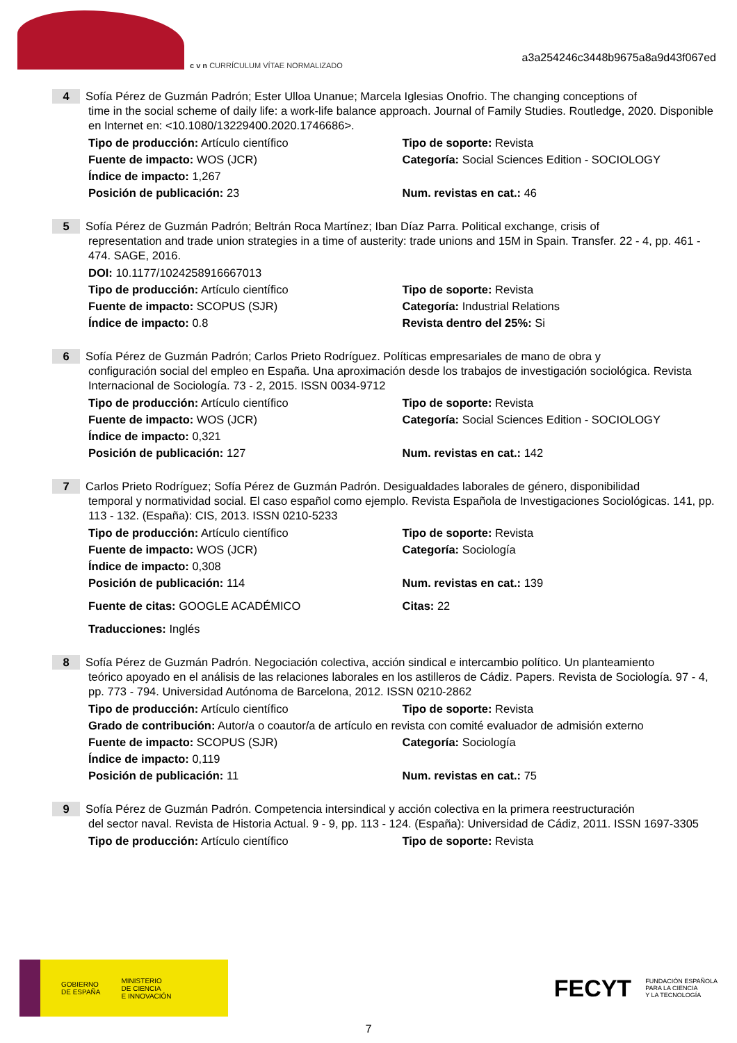c v n CURRÍCULUM VÍTAE NORMALIZADO
a3a254246c3448b9675a8a9d43f067ed
4 Sofía Pérez de Guzmán Padrón; Ester Ulloa Unanue; Marcela Iglesias Onofrio. The changing conceptions of
time in the social scheme of daily life: a work-life balance approach. Journal of Family Studies. Routledge, 2020. Disponible en Internet en: <10.1080/13229400.2020.1746686>.
Tipo de producción: Artículo científico Tipo de soporte: Revista
Fuente de impacto: WOS (JCR) Categoría: Social Sciences Edition - SOCIOLOGY
Índice de impacto: 1,267
Posición de publicación: 23 Num. revistas en cat.: 46
5 Sofía Pérez de Guzmán Padrón; Beltrán Roca Martínez; Iban Díaz Parra. Political exchange, crisis of
representation and trade union strategies in a time of austerity: trade unions and 15M in Spain. Transfer. 22 - 4, pp. 461 - 474. SAGE, 2016.
DOI: 10.1177/1024258916667013
Tipo de producción: Artículo científico Tipo de soporte: Revista
Fuente de impacto: SCOPUS (SJR) Categoría: Industrial Relations
Índice de impacto: 0.8 Revista dentro del 25%: Si
6 Sofía Pérez de Guzmán Padrón; Carlos Prieto Rodríguez. Políticas empresariales de mano de obra y
configuración social del empleo en España. Una aproximación desde los trabajos de investigación sociológica. Revista Internacional de Sociología. 73 - 2, 2015. ISSN 0034-9712
Tipo de producción: Artículo científico Tipo de soporte: Revista
Fuente de impacto: WOS (JCR) Categoría: Social Sciences Edition - SOCIOLOGY
Índice de impacto: 0,321
Posición de publicación: 127 Num. revistas en cat.: 142
7 Carlos Prieto Rodríguez; Sofía Pérez de Guzmán Padrón. Desigualdades laborales de género, disponibilidad
temporal y normatividad social. El caso español como ejemplo. Revista Española de Investigaciones Sociológicas. 141, pp. 113 - 132. (España): CIS, 2013. ISSN 0210-5233
Tipo de producción: Artículo científico Tipo de soporte: Revista
Fuente de impacto: WOS (JCR) Categoría: Sociología
Índice de impacto: 0,308
Posición de publicación: 114 Num. revistas en cat.: 139
Fuente de citas: GOOGLE ACADÉMICO Citas: 22
Traducciones: Inglés
8 Sofía Pérez de Guzmán Padrón. Negociación colectiva, acción sindical e intercambio político. Un planteamiento
teórico apoyado en el análisis de las relaciones laborales en los astilleros de Cádiz. Papers. Revista de Sociología. 97 - 4, pp. 773 - 794. Universidad Autónoma de Barcelona, 2012. ISSN 0210-2862
Tipo de producción: Artículo científico Tipo de soporte: Revista
Grado de contribución: Autor/a o coautor/a de artículo en revista con comité evaluador de admisión externo
Fuente de impacto: SCOPUS (SJR) Categoría: Sociología
Índice de impacto: 0,119
Posición de publicación: 11 Num. revistas en cat.: 75
9 Sofía Pérez de Guzmán Padrón. Competencia intersindical y acción colectiva en la primera reestructuración
del sector naval. Revista de Historia Actual. 9 - 9, pp. 113 - 124. (España): Universidad de Cádiz, 2011. ISSN 1697-3305
Tipo de producción: Artículo científico Tipo de soporte: Revista
GOBIERNO
DE ESPAÑA MINISTERIO
DE CIENCIA
E INNOVACIÓN
FECYT FUNDACIÓN ESPAÑOLA
PARA LA CIENCIA
Y LA TECNOLOGÍA
7